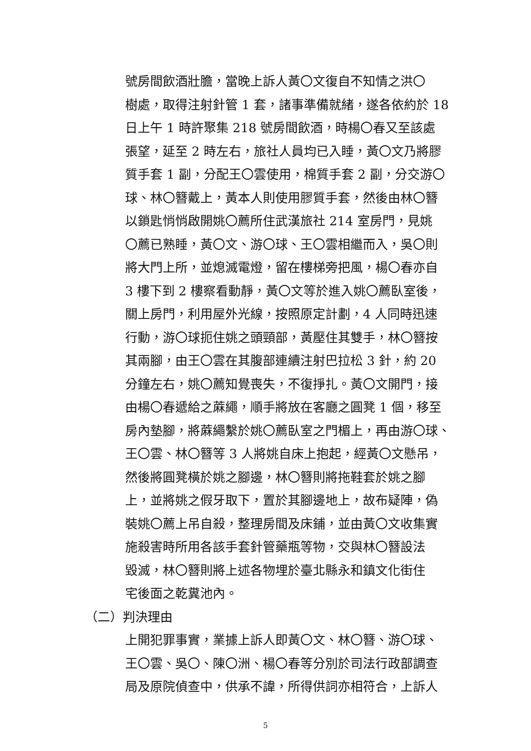號房間飲酒壯膽，當晚上訴人黃〇文復自不知情之洪〇
樹處，取得注射針管 1 套，諸事準備就緒，遂各依約於 18
日上午 1 時許聚集 218 號房間飲酒，時楊〇春又至該處
張望，延至 2 時左右，旅社人員均已入睡，黃〇文乃將膠
質手套 1 副，分配王〇雲使用，棉質手套 2 副，分交游〇
球、林〇簪戴上，黃本人則使用膠質手套，然後由林〇簪
以鎖匙悄悄啟開姚〇薦所住武漢旅社 214 室房門，見姚
〇薦已熟睡，黃〇文、游〇球、王〇雲相繼而入，吳〇則
將大門上所，並熄滅電燈，留在樓梯旁把風，楊〇春亦自
3 樓下到 2 樓察看動靜，黃〇文等於進入姚〇薦臥室後，
關上房門，利用屋外光線，按照原定計劃，4 人同時迅速
行動，游〇球扼住姚之頭頸部，黃壓住其雙手，林〇簪按
其兩腳，由王〇雲在其腹部連續注射巴拉松 3 針，約 20
分鐘左右，姚〇薦知覺喪失，不復掙扎。黃〇文開門，接
由楊〇春遞給之蔴繩，順手將放在客廳之圓凳 1 個，移至
房內墊腳，將蔴繩繫於姚〇薦臥室之門楣上，再由游〇球、
王〇雲、林〇簪等 3 人將姚自床上抱起，經黃〇文懸吊，
然後將圓凳橫於姚之腳邊，林〇簪則將拖鞋套於姚之腳
上，並將姚之假牙取下，置於其腳邊地上，故布疑陣，偽
裝姚〇薦上吊自殺，整理房間及床鋪，並由黃〇文收集實
施殺害時所用各該手套針管藥瓶等物，交與林〇簪設法
毀滅，林〇簪則將上述各物埋於臺北縣永和鎮文化街住
宅後面之乾糞池內。
（二）判決理由
上開犯罪事實，業據上訴人即黃〇文、林〇簪、游〇球、
王〇雲、吳〇、陳〇洲、楊〇春等分別於司法行政部調查
局及原院偵查中，供承不諱，所得供詞亦相符合，上訴人
5